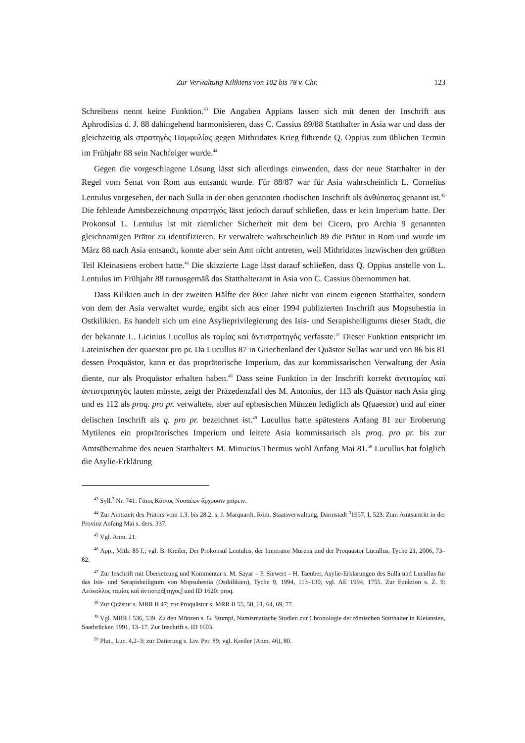Zur Verwaltung Kilikiens von 102 bis 78 v. Chr. 123
Schreibens nennt keine Funktion.<sup>43</sup> Die Angaben Appians lassen sich mit denen der Inschrift aus Aphrodisias d. J. 88 dahingehend harmonisieren, dass C. Cassius 89/88 Statthalter in Asia war und dass der gleichzeitig als στρατηγὸς Παμφυλίας gegen Mithridates Krieg führende Q. Oppius zum üblichen Termin im Frühjahr 88 sein Nachfolger wurde.<sup>44</sup>
Gegen die vorgeschlagene Lösung lässt sich allerdings einwenden, dass der neue Statthalter in der Regel vom Senat von Rom aus entsandt wurde. Für 88/87 war für Asia wahrscheinlich L. Cornelius Lentulus vorgesehen, der nach Sulla in der oben genannten rhodischen Inschrift als ἀνθύπατος genannt ist.<sup>45</sup> Die fehlende Amtsbezeichnung στρατηγός lässt jedoch darauf schließen, dass er kein Imperium hatte. Der Prokonsul L. Lentulus ist mit ziemlicher Sicherheit mit dem bei Cicero, pro Archia 9 genannten gleichnamigen Prätor zu identifizieren. Er verwaltete wahrscheinlich 89 die Prätur in Rom und wurde im März 88 nach Asia entsandt, konnte aber sein Amt nicht antreten, weil Mithridates inzwischen den größten Teil Kleinasiens erobert hatte.<sup>46</sup> Die skizzierte Lage lässt darauf schließen, dass Q. Oppius anstelle von L. Lentulus im Frühjahr 88 turnusgemäß das Statthalteramt in Asia von C. Cassius übernommen hat.
Dass Kilikien auch in der zweiten Hälfte der 80er Jahre nicht von einem eigenen Statthalter, sondern von dem der Asia verwaltet wurde, ergibt sich aus einer 1994 publizierten Inschrift aus Mopsuhestia in Ostkilikien. Es handelt sich um eine Asylieprivilegierung des Isis- und Serapisheiligtums dieser Stadt, die der bekannte L. Licinius Lucullus als ταμίας καὶ ἀντιστρατηγός verfasste.<sup>47</sup> Dieser Funktion entspricht im Lateinischen der quaestor pro pr. Da Lucullus 87 in Griechenland der Quästor Sullas war und von 86 bis 81 dessen Proquästor, kann er das proprätorische Imperium, das zur kommissarischen Verwaltung der Asia diente, nur als Proquästor erhalten haben.<sup>48</sup> Dass seine Funktion in der Inschrift korrekt ἀντιταμίας καὶ ἀντιστρατηγός lauten müsste, zeigt der Präzedenzfall des M. Antonius, der 113 als Quästor nach Asia ging und es 112 als proq. pro pr. verwaltete, aber auf ephesischen Münzen lediglich als Q(uaestor) und auf einer delischen Inschrift als q. pro pr. bezeichnet ist.<sup>49</sup> Lucullus hatte spätestens Anfang 81 zur Eroberung Mytilenes ein proprätorisches Imperium und leitete Asia kommissarisch als proq. pro pr. bis zur Amtsübernahme des neuen Statthalters M. Minucius Thermus wohl Anfang Mai 81.<sup>50</sup> Lucullus hat folglich die Asylie-Erklärung
<sup>43</sup> Syll.<sup>3</sup> Nr. 741: Γάιος Κάσιος Νυσαέων ἄρχουσιν χαίρειν.
<sup>44</sup> Zur Amtszeit des Prätors vom 1.3. bis 28.2. s. J. Marquardt, Röm. Staatsverwaltung, Darmstadt <sup>3</sup>1957, I, 523. Zum Amtsantritt in der Provinz Anfang Mai s. ders. 337.
<sup>45</sup> Vgl. Anm. 21.
<sup>46</sup> App., Mith. 85 f.; vgl. B. Kreiler, Der Prokonsul Lentulus, der Imperator Murena und der Proquästor Lucullus, Tyche 21, 2006, 73–82.
<sup>47</sup> Zur Inschrift mit Übersetzung und Kommentar s. M. Sayar – P. Siewert – H. Taeuber, Asylie-Erklärungen des Sulla und Lucullus für das Isis- und Serapisheiligtum von Mopsuhestia (Ostkilikien), Tyche 9, 1994, 113–130; vgl. AE 1994, 1755. Zur Funktion s. Z. 9: Λεύκολλος ταμίας καὶ ἀντιστρά[τηγος] und ID 1620: proq.
<sup>48</sup> Zur Quästur s. MRR II 47; zur Proquästur s. MRR II 55, 58, 61, 64, 69, 77.
<sup>49</sup> Vgl. MRR I 536, 539. Zu den Münzen s. G. Stumpf, Numismatische Studien zur Chronologie der römischen Statthalter in Kleiansien, Saarbrücken 1991, 13–17. Zur Inschrift s. ID 1603.
<sup>50</sup> Plut., Luc. 4,2–3; zur Datierung s. Liv. Per. 89; vgl. Kreiler (Anm. 46), 80.